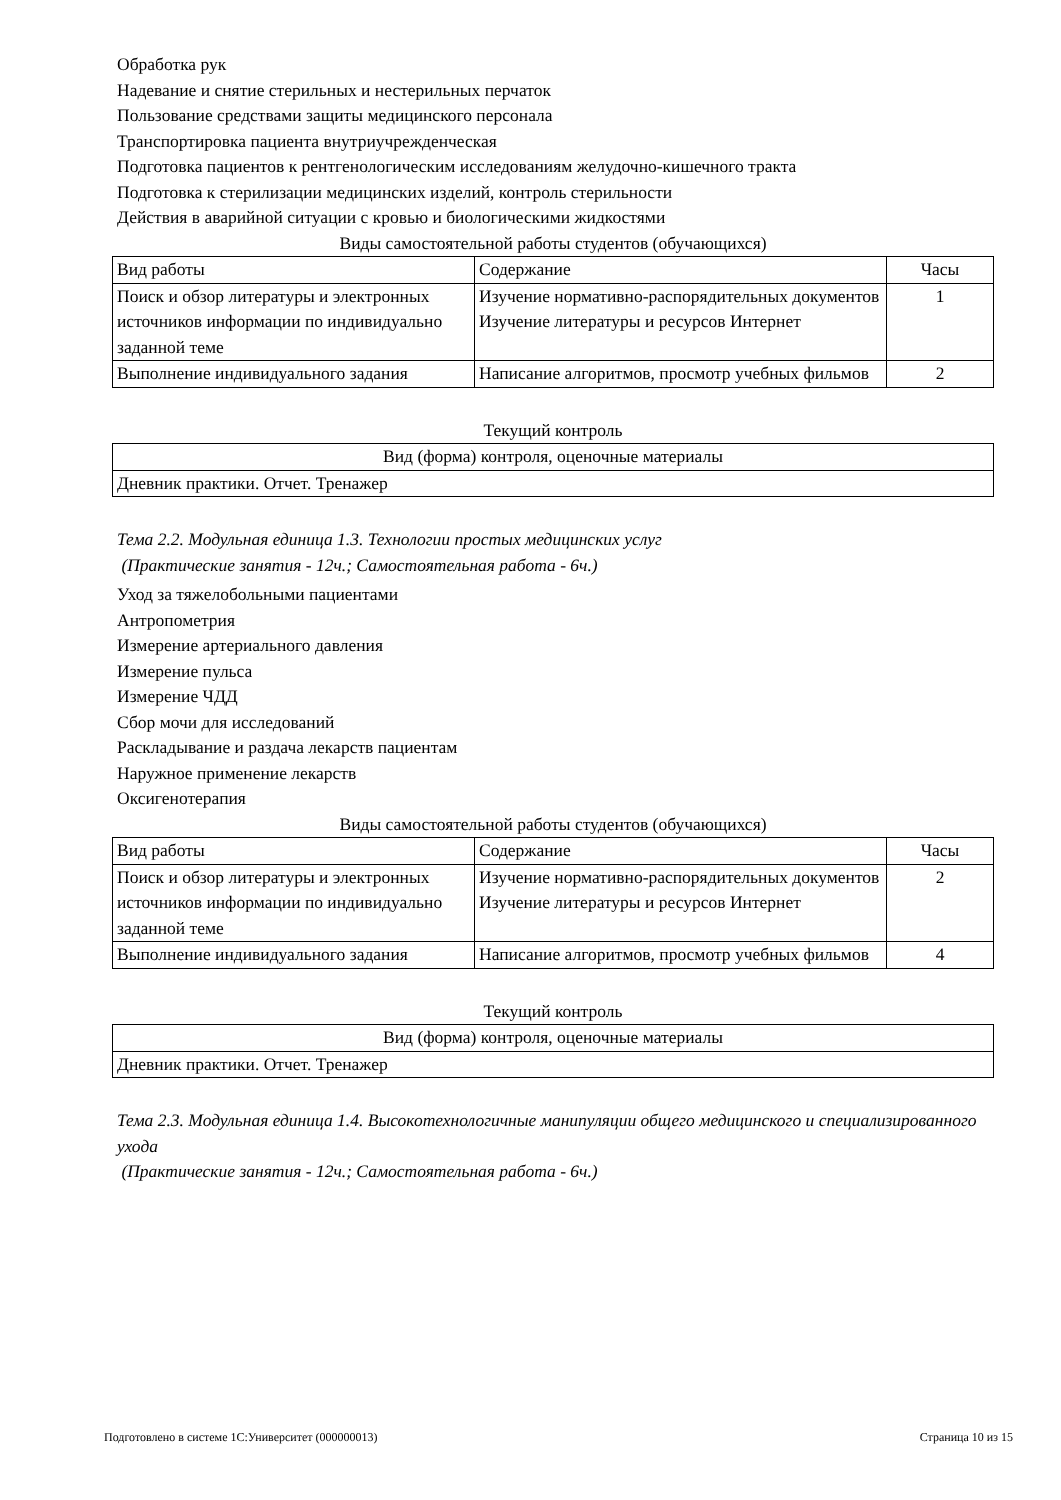Обработка рук
Надевание и снятие стерильных и нестерильных перчаток
Пользование средствами защиты медицинского персонала
Транспортировка пациента внутриучрежденческая
Подготовка пациентов к рентгенологическим исследованиям желудочно-кишечного тракта
Подготовка к стерилизации медицинских изделий, контроль стерильности
Действия в аварийной ситуации с кровью и биологическими жидкостями
Виды самостоятельной работы студентов (обучающихся)
| Вид работы | Содержание | Часы |
| --- | --- | --- |
| Поиск и обзор литературы и электронных источников информации по индивидуально заданной теме | Изучение нормативно-распорядительных документов Изучение литературы и ресурсов Интернет | 1 |
| Выполнение индивидуального задания | Написание алгоритмов, просмотр учебных фильмов | 2 |
Текущий контроль
| Вид (форма) контроля, оценочные материалы |
| --- |
| Дневник практики. Отчет. Тренажер |
Тема 2.2. Модульная единица 1.3. Технологии простых медицинских услуг
(Практические занятия - 12ч.; Самостоятельная работа - 6ч.)
Уход за тяжелобольными пациентами
Антропометрия
Измерение артериального давления
Измерение пульса
Измерение ЧДД
Сбор мочи для исследований
Раскладывание и раздача лекарств пациентам
Наружное применение лекарств
Оксигенотерапия
Виды самостоятельной работы студентов (обучающихся)
| Вид работы | Содержание | Часы |
| --- | --- | --- |
| Поиск и обзор литературы и электронных источников информации по индивидуально заданной теме | Изучение нормативно-распорядительных документов Изучение литературы и ресурсов Интернет | 2 |
| Выполнение индивидуального задания | Написание алгоритмов, просмотр учебных фильмов | 4 |
Текущий контроль
| Вид (форма) контроля, оценочные материалы |
| --- |
| Дневник практики. Отчет. Тренажер |
Тема 2.3. Модульная единица 1.4. Высокотехнологичные манипуляции общего медицинского и специализированного ухода
(Практические занятия - 12ч.; Самостоятельная работа - 6ч.)
Подготовлено в системе 1С:Университет (000000013) Страница 10 из 15